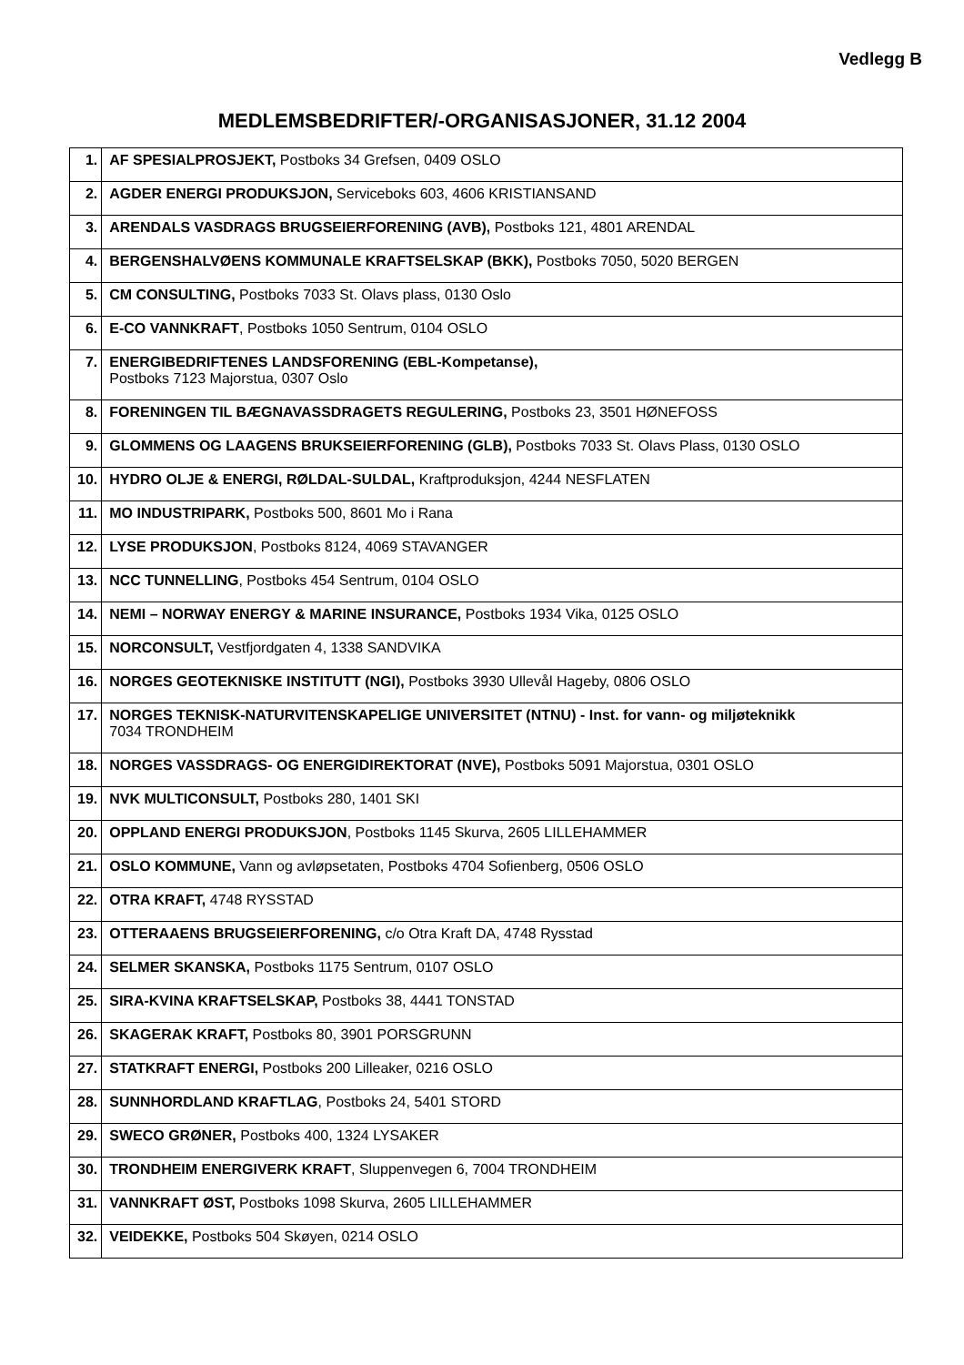Vedlegg B
MEDLEMSBEDRIFTER/-ORGANISASJONER, 31.12 2004
| 1. | AF SPESIALPROSJEKT, Postboks 34 Grefsen, 0409 OSLO |
| 2. | AGDER ENERGI PRODUKSJON, Serviceboks 603, 4606 KRISTIANSAND |
| 3. | ARENDALS VASDRAGS BRUGSEIERFORENING (AVB), Postboks 121, 4801 ARENDAL |
| 4. | BERGENSHALVØENS KOMMUNALE KRAFTSELSKAP (BKK), Postboks 7050, 5020 BERGEN |
| 5. | CM CONSULTING, Postboks 7033 St. Olavs plass, 0130 Oslo |
| 6. | E-CO VANNKRAFT , Postboks 1050 Sentrum, 0104 OSLO |
| 7. | ENERGIBEDRIFTENES LANDSFORENING (EBL-Kompetanse), Postboks 7123 Majorstua, 0307 Oslo |
| 8. | FORENINGEN TIL BÆGNAVASSDRAGETS REGULERING, Postboks 23, 3501 HØNEFOSS |
| 9. | GLOMMENS OG LAAGENS BRUKSEIERFORENING (GLB), Postboks 7033 St. Olavs Plass, 0130 OSLO |
| 10. | HYDRO OLJE & ENERGI, RØLDAL-SULDAL, Kraftproduksjon, 4244 NESFLATEN |
| 11. | MO INDUSTRIPARK, Postboks 500, 8601 Mo i Rana |
| 12. | LYSE PRODUKSJON , Postboks 8124, 4069 STAVANGER |
| 13. | NCC TUNNELLING , Postboks 454 Sentrum, 0104 OSLO |
| 14. | NEMI – NORWAY ENERGY & MARINE INSURANCE, Postboks 1934 Vika, 0125 OSLO |
| 15. | NORCONSULT, Vestfjordgaten 4, 1338 SANDVIKA |
| 16. | NORGES GEOTEKNISKE INSTITUTT (NGI), Postboks 3930 Ullevål Hageby, 0806 OSLO |
| 17. | NORGES TEKNISK-NATURVITENSKAPELIGE UNIVERSITET (NTNU) - Inst. for vann- og miljøteknikk 7034 TRONDHEIM |
| 18. | NORGES VASSDRAGS- OG ENERGIDIREKTORAT (NVE), Postboks 5091 Majorstua, 0301 OSLO |
| 19. | NVK MULTICONSULT, Postboks 280, 1401 SKI |
| 20. | OPPLAND ENERGI PRODUKSJON , Postboks 1145 Skurva, 2605 LILLEHAMMER |
| 21. | OSLO KOMMUNE, Vann og avløpsetaten, Postboks 4704 Sofienberg, 0506 OSLO |
| 22. | OTRA KRAFT, 4748 RYSSTAD |
| 23. | OTTERAAENS BRUGSEIERFORENING, c/o Otra Kraft DA, 4748 Rysstad |
| 24. | SELMER SKANSKA, Postboks 1175 Sentrum, 0107 OSLO |
| 25. | SIRA-KVINA KRAFTSELSKAP, Postboks 38, 4441 TONSTAD |
| 26. | SKAGERAK KRAFT, Postboks 80, 3901 PORSGRUNN |
| 27. | STATKRAFT ENERGI, Postboks 200 Lilleaker, 0216 OSLO |
| 28. | SUNNHORDLAND KRAFTLAG , Postboks 24, 5401 STORD |
| 29. | SWECO GRØNER, Postboks 400, 1324 LYSAKER |
| 30. | TRONDHEIM ENERGIVERK KRAFT , Sluppenvegen 6, 7004 TRONDHEIM |
| 31. | VANNKRAFT ØST, Postboks 1098 Skurva, 2605 LILLEHAMMER |
| 32. | VEIDEKKE, Postboks 504 Skøyen, 0214 OSLO |